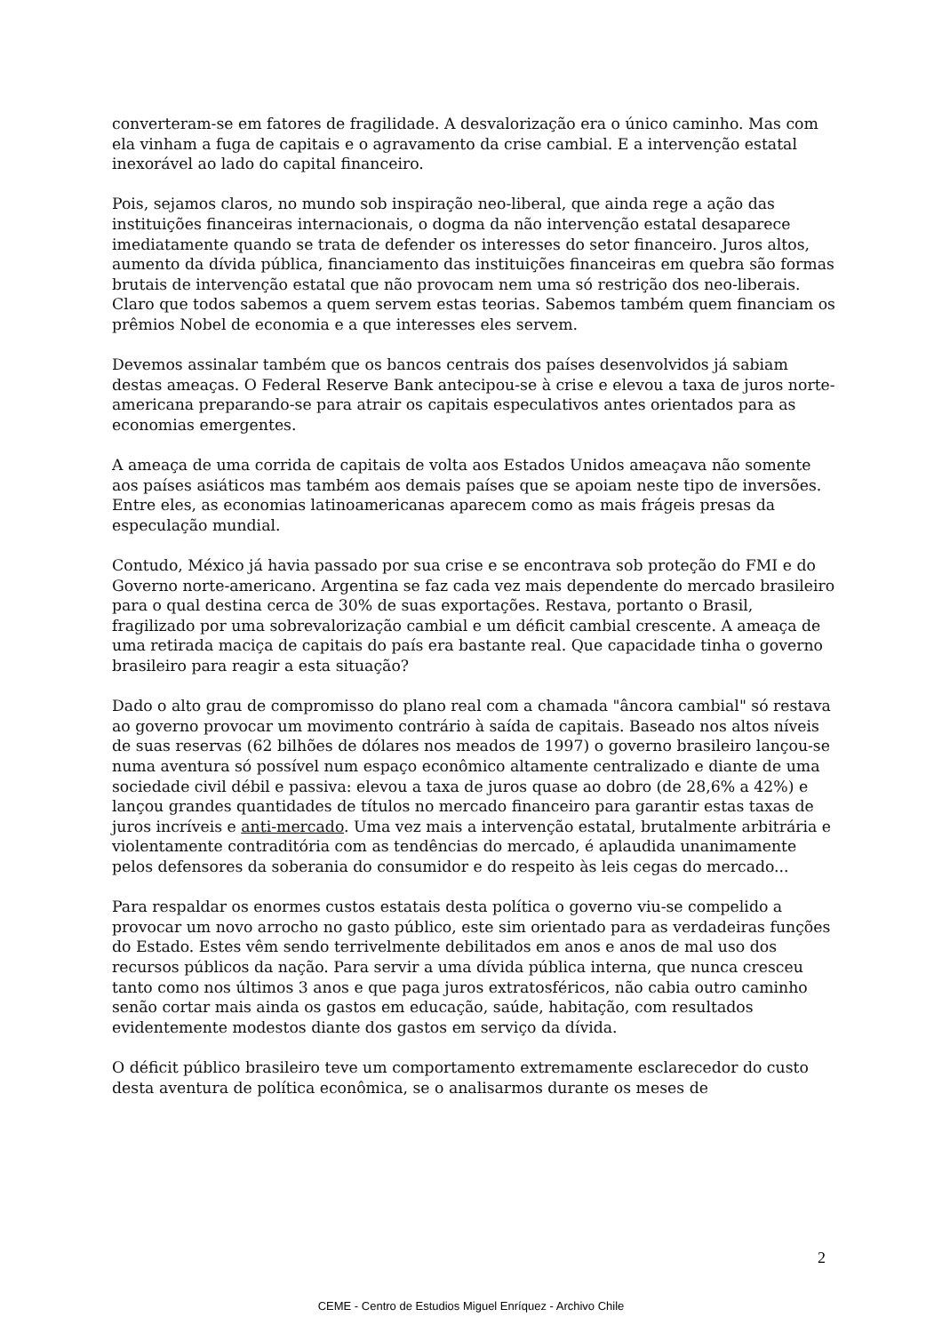converteram-se em fatores de fragilidade. A desvalorização era o único caminho. Mas com ela vinham a fuga de capitais e o agravamento da crise cambial. E a intervenção estatal inexorável ao lado do capital financeiro.
Pois, sejamos claros, no mundo sob inspiração neo-liberal, que ainda rege a ação das instituições financeiras internacionais, o dogma da não intervenção estatal desaparece imediatamente quando se trata de defender os interesses do setor financeiro. Juros altos, aumento da dívida pública, financiamento das instituições financeiras em quebra são formas brutais de intervenção estatal que não provocam nem uma só restrição dos neo-liberais. Claro que todos sabemos a quem servem estas teorias. Sabemos também quem financiam os prêmios Nobel de economia e a que interesses eles servem.
Devemos assinalar também que os bancos centrais dos países desenvolvidos já sabiam destas ameaças. O Federal Reserve Bank antecipou-se à crise e elevou a taxa de juros norte-americana preparando-se para atrair os capitais especulativos antes orientados para as economias emergentes.
A ameaça de uma corrida de capitais de volta aos Estados Unidos ameaçava não somente aos países asiáticos mas também aos demais países que se apoiam neste tipo de inversões. Entre eles, as economias latinoamericanas aparecem como as mais frágeis presas da especulação mundial.
Contudo, México já havia passado por sua crise e se encontrava sob proteção do FMI e do Governo norte-americano. Argentina se faz cada vez mais dependente do mercado brasileiro para o qual destina cerca de 30% de suas exportações. Restava, portanto o Brasil, fragilizado por uma sobrevalorização cambial e um déficit cambial crescente. A ameaça de uma retirada maciça de capitais do país era bastante real. Que capacidade tinha o governo brasileiro para reagir a esta situação?
Dado o alto grau de compromisso do plano real com a chamada "âncora cambial" só restava ao governo provocar um movimento contrário à saída de capitais. Baseado nos altos níveis de suas reservas (62 bilhões de dólares nos meados de 1997) o governo brasileiro lançou-se numa aventura só possível num espaço econômico altamente centralizado e diante de uma sociedade civil débil e passiva: elevou a taxa de juros quase ao dobro (de 28,6% a 42%) e lançou grandes quantidades de títulos no mercado financeiro para garantir estas taxas de juros incríveis e anti-mercado. Uma vez mais a intervenção estatal, brutalmente arbitrária e violentamente contraditória com as tendências do mercado, é aplaudida unanimamente pelos defensores da soberania do consumidor e do respeito às leis cegas do mercado...
Para respaldar os enormes custos estatais desta política o governo viu-se compelido a provocar um novo arrocho no gasto público, este sim orientado para as verdadeiras funções do Estado. Estes vêm sendo terrivelmente debilitados em anos e anos de mal uso dos recursos públicos da nação. Para servir a uma dívida pública interna, que nunca cresceu tanto como nos últimos 3 anos e que paga juros extratosféricos, não cabia outro caminho senão cortar mais ainda os gastos em educação, saúde, habitação, com resultados evidentemente modestos diante dos gastos em serviço da dívida.
O déficit público brasileiro teve um comportamento extremamente esclarecedor do custo desta aventura de política econômica, se o analisarmos durante os meses de
2
CEME - Centro de Estudios Miguel Enríquez - Archivo Chile